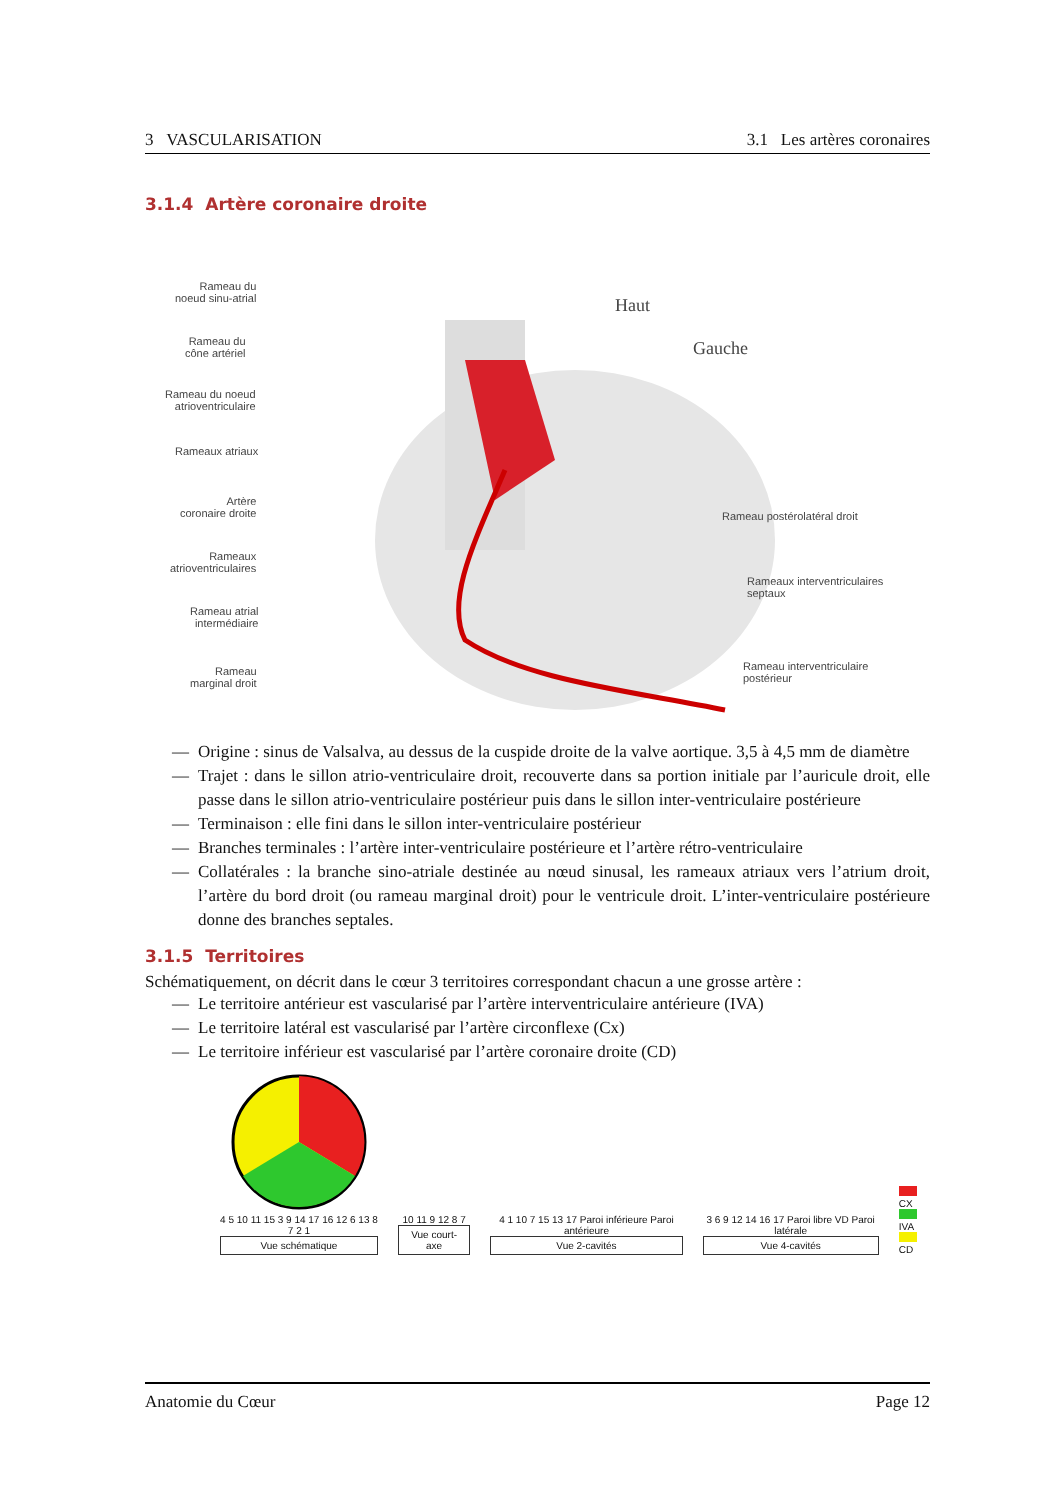3 VASCULARISATION 3.1 Les artères coronaires
3.1.4 Artère coronaire droite
Rameau du
noeud sinu-atrial
Rameau du
cône artériel
Rameau du noeud
atrioventriculaire
Rameaux atriaux
Artère
coronaire droite
Rameaux
atrioventriculaires
Rameau atrial
intermédiaire
Rameau
marginal droit
Haut
Gauche
Rameau postérolatéral droit
Rameaux interventriculaires
septaux
Rameau interventriculaire
postérieur
— Origine : sinus de Valsalva, au dessus de la cuspide droite de la valve aortique. 3,5 à 4,5 mm de diamètre
— Trajet : dans le sillon atrio-ventriculaire droit, recouverte dans sa portion initiale par l’auricule droit, elle passe dans le sillon atrio-ventriculaire postérieur puis dans le sillon inter-ventriculaire postérieure
— Terminaison : elle fini dans le sillon inter-ventriculaire postérieur
— Branches terminales : l’artère inter-ventriculaire postérieure et l’artère rétro-ventriculaire
— Collatérales : la branche sino-atriale destinée au nœud sinusal, les rameaux atriaux vers l’atrium droit, l’artère du bord droit (ou rameau marginal droit) pour le ventricule droit. L’inter-ventriculaire postérieure donne des branches septales.
3.1.5 Territoires
Schématiquement, on décrit dans le cœur 3 territoires correspondant chacun a une grosse artère :
— Le territoire antérieur est vascularisé par l’artère interventriculaire antérieure (IVA)
— Le territoire latéral est vascularisé par l’artère circonflexe (Cx)
— Le territoire inférieur est vascularisé par l’artère coronaire droite (CD)
4 5 10 11 15 3 9 14 17 16 12 6 13 8 7 2 1
Vue schématique
10 11 9 12 8 7
Vue court-axe
4 1 10 7 15 13 17 Paroi inférieure Paroi antérieure
Vue 2-cavités
3 6 9 12 14 16 17 Paroi libre VD Paroi latérale
Vue 4-cavités
CX
IVA
CD
Anatomie du Cœur Page 12